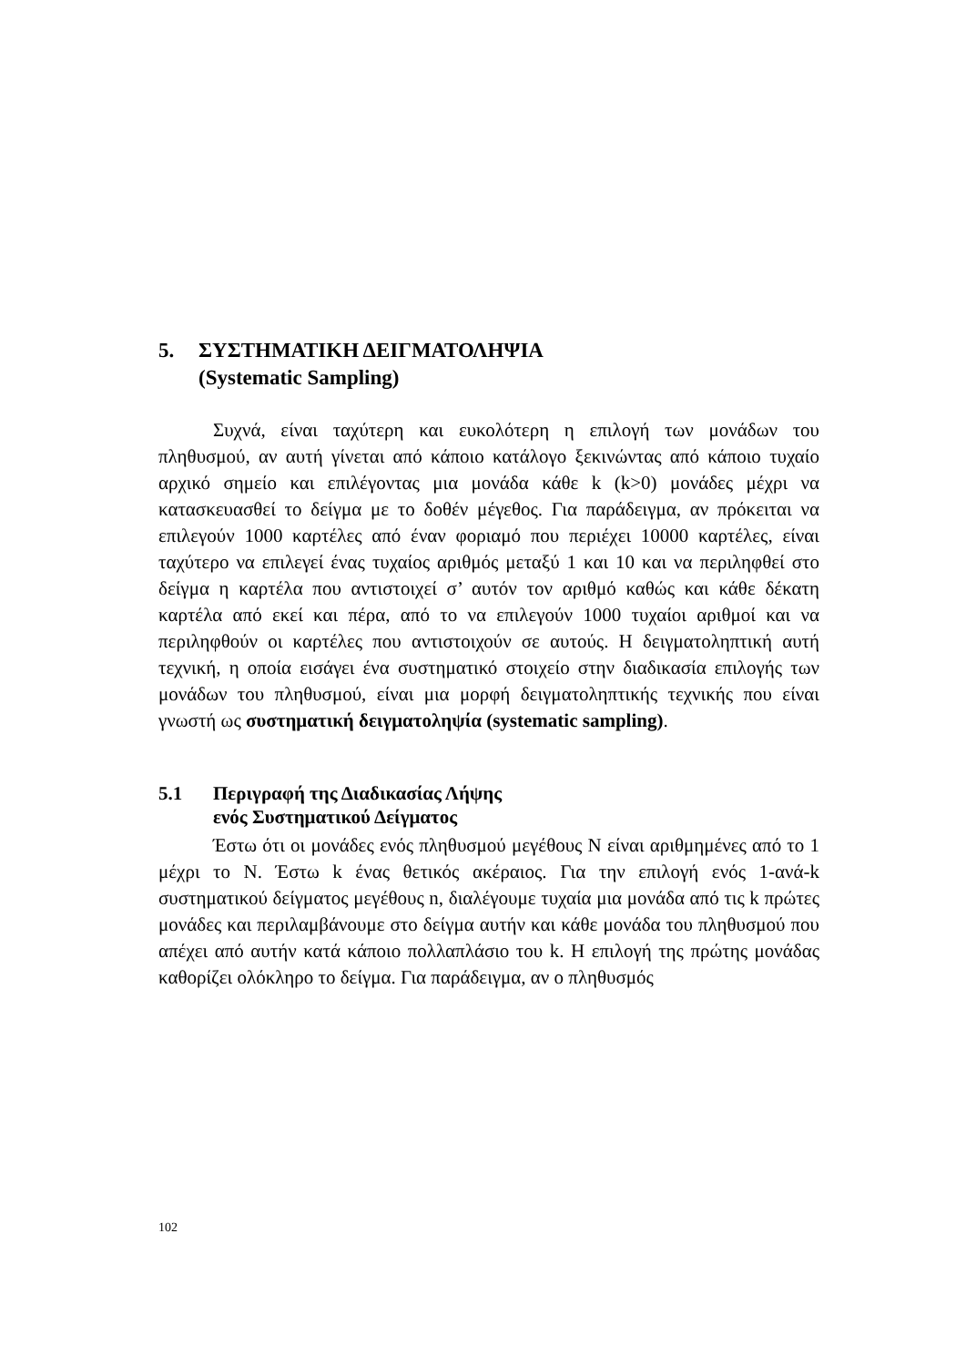5. ΣΥΣΤΗΜΑΤΙΚΗ ΔΕΙΓΜΑΤΟΛΗΨΙΑ
(Systematic Sampling)
Συχνά, είναι ταχύτερη και ευκολότερη η επιλογή των μονάδων του πληθυσμού, αν αυτή γίνεται από κάποιο κατάλογο ξεκινώντας από κάποιο τυχαίο αρχικό σημείο και επιλέγοντας μια μονάδα κάθε k (k>0) μονάδες μέχρι να κατασκευασθεί το δείγμα με το δοθέν μέγεθος. Για παράδειγμα, αν πρόκειται να επιλεγούν 1000 καρτέλες από έναν φοριαμό που περιέχει 10000 καρτέλες, είναι ταχύτερο να επιλεγεί ένας τυχαίος αριθμός μεταξύ 1 και 10 και να περιληφθεί στο δείγμα η καρτέλα που αντιστοιχεί σ’ αυτόν τον αριθμό καθώς και κάθε δέκατη καρτέλα από εκεί και πέρα, από το να επιλεγούν 1000 τυχαίοι αριθμοί και να περιληφθούν οι καρτέλες που αντιστοιχούν σε αυτούς. Η δειγματοληπτική αυτή τεχνική, η οποία εισάγει ένα συστηματικό στοιχείο στην διαδικασία επιλογής των μονάδων του πληθυσμού, είναι μια μορφή δειγματοληπτικής τεχνικής που είναι γνωστή ως συστηματική δειγματοληψία (systematic sampling).
5.1 Περιγραφή της Διαδικασίας Λήψης
ενός Συστηματικού Δείγματος
Έστω ότι οι μονάδες ενός πληθυσμού μεγέθους Ν είναι αριθμημένες από το 1 μέχρι το Ν. Έστω k ένας θετικός ακέραιος. Για την επιλογή ενός 1-ανά-k συστηματικού δείγματος μεγέθους n, διαλέγουμε τυχαία μια μονάδα από τις k πρώτες μονάδες και περιλαμβάνουμε στο δείγμα αυτήν και κάθε μονάδα του πληθυσμού που απέχει από αυτήν κατά κάποιο πολλαπλάσιο του k. Η επιλογή της πρώτης μονάδας καθορίζει ολόκληρο το δείγμα. Για παράδειγμα, αν ο πληθυσμός
102